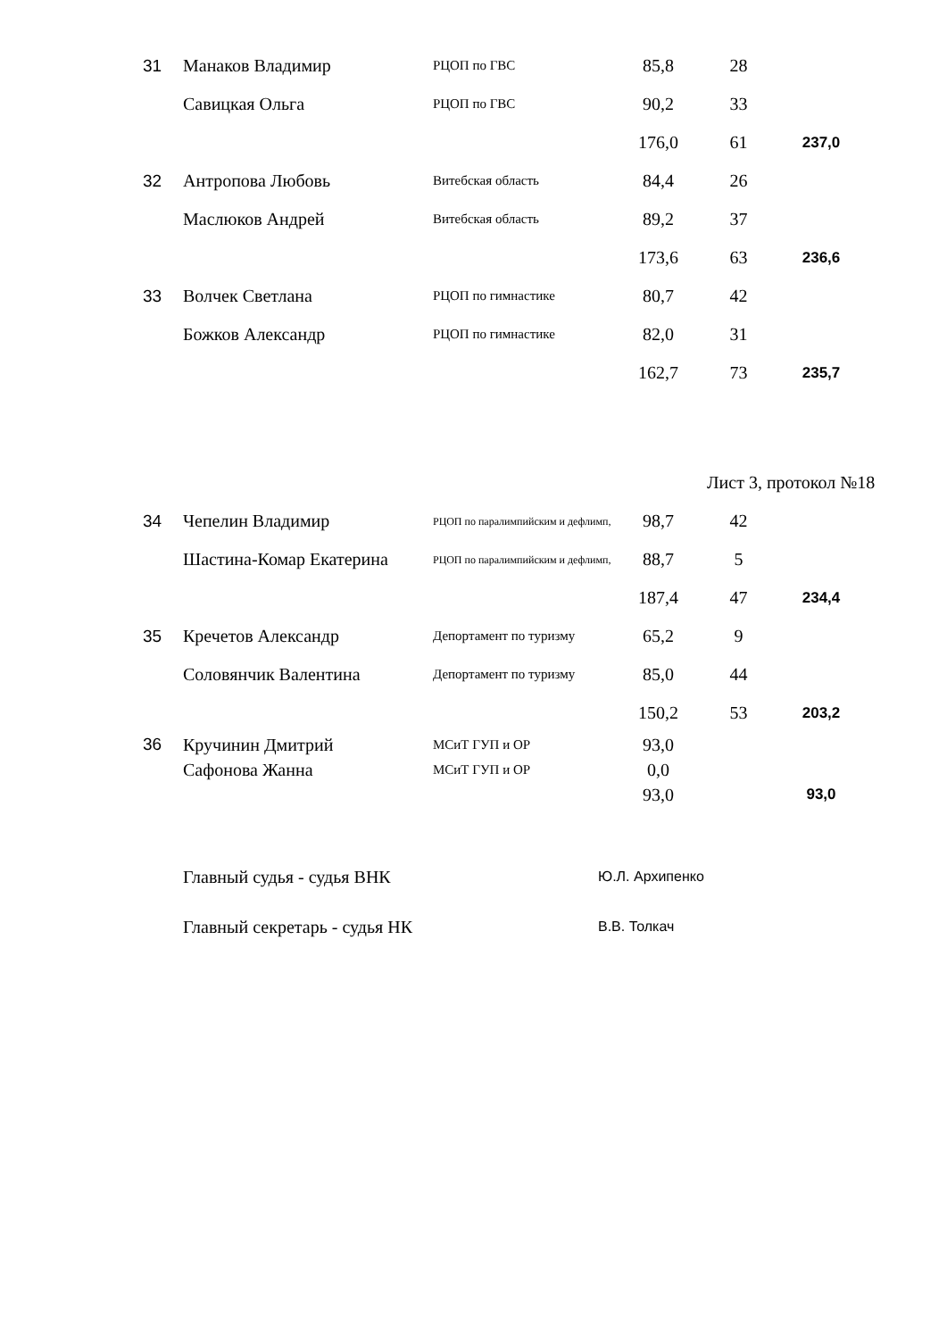| 31 | Манаков Владимир | РЦОП по ГВС | 85,8 | 28 | |
| | Савицкая Ольга | РЦОП по ГВС | 90,2 | 33 | |
| | | | 176,0 | 61 | 237,0 |
| 32 | Антропова Любовь | Витебская область | 84,4 | 26 | |
| | Маслюков Андрей | Витебская область | 89,2 | 37 | |
| | | | 173,6 | 63 | 236,6 |
| 33 | Волчек Светлана | РЦОП по гимнастике | 80,7 | 42 | |
| | Божков Александр | РЦОП по гимнастике | 82,0 | 31 | |
| | | | 162,7 | 73 | 235,7 |
Лист 3, протокол №18
| 34 | Чепелин Владимир | РЦОП по паралимпийским и дефлимп, | 98,7 | 42 | |
| | Шастина-Комар Екатерина | РЦОП по паралимпийским и дефлимп, | 88,7 | 5 | |
| | | | 187,4 | 47 | 234,4 |
| 35 | Кречетов Александр | Депортамент по туризму | 65,2 | 9 | |
| | Соловянчик Валентина | Депортамент по туризму | 85,0 | 44 | |
| | | | 150,2 | 53 | 203,2 |
| 36 | Кручинин Дмитрий | МСиТ ГУП и ОР | 93,0 | | |
| | Сафонова Жанна | МСиТ ГУП и ОР | 0,0 | | |
| | | | 93,0 | | 93,0 |
Главный судья - судья ВНК Ю.Л. Архипенко
Главный секретарь - судья НК В.В. Толкач